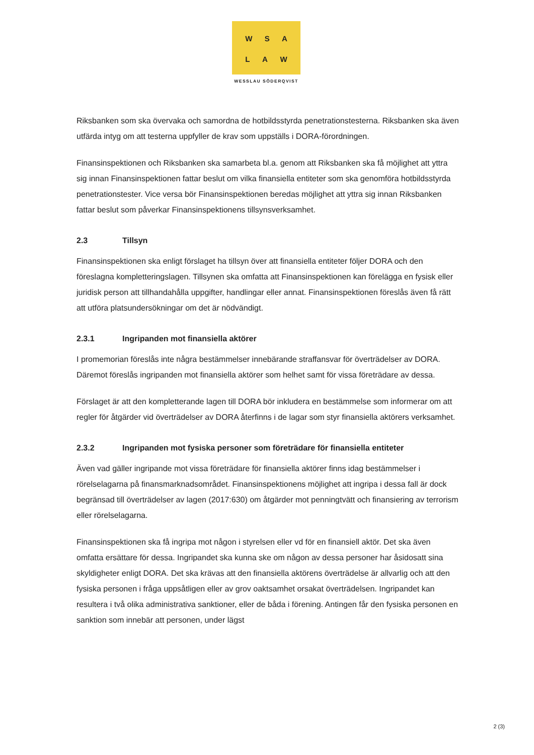W S A
L A W
WESSLAU SÖDERQVIST
Riksbanken som ska övervaka och samordna de hotbildsstyrda penetrationstesterna. Riksbanken ska även utfärda intyg om att testerna uppfyller de krav som uppställs i DORA-förordningen.
Finansinspektionen och Riksbanken ska samarbeta bl.a. genom att Riksbanken ska få möjlighet att yttra sig innan Finansinspektionen fattar beslut om vilka finansiella entiteter som ska genomföra hotbildsstyrda penetrationstester. Vice versa bör Finansinspektionen beredas möjlighet att yttra sig innan Riksbanken fattar beslut som påverkar Finansinspektionens tillsynsverksamhet.
2.3 Tillsyn
Finansinspektionen ska enligt förslaget ha tillsyn över att finansiella entiteter följer DORA och den föreslagna kompletteringslagen. Tillsynen ska omfatta att Finansinspektionen kan förelägga en fysisk eller juridisk person att tillhandahålla uppgifter, handlingar eller annat. Finansinspektionen föreslås även få rätt att utföra platsundersökningar om det är nödvändigt.
2.3.1 Ingripanden mot finansiella aktörer
I promemorian föreslås inte några bestämmelser innebärande straffansvar för överträdelser av DORA. Däremot föreslås ingripanden mot finansiella aktörer som helhet samt för vissa företrädare av dessa.
Förslaget är att den kompletterande lagen till DORA bör inkludera en bestämmelse som informerar om att regler för åtgärder vid överträdelser av DORA återfinns i de lagar som styr finansiella aktörers verksamhet.
2.3.2 Ingripanden mot fysiska personer som företrädare för finansiella entiteter
Även vad gäller ingripande mot vissa företrädare för finansiella aktörer finns idag bestämmelser i rörelselagarna på finansmarknadsområdet. Finansinspektionens möjlighet att ingripa i dessa fall är dock begränsad till överträdelser av lagen (2017:630) om åtgärder mot penningtvätt och finansiering av terrorism eller rörelselagarna.
Finansinspektionen ska få ingripa mot någon i styrelsen eller vd för en finansiell aktör. Det ska även omfatta ersättare för dessa. Ingripandet ska kunna ske om någon av dessa personer har åsidosatt sina skyldigheter enligt DORA. Det ska krävas att den finansiella aktörens överträdelse är allvarlig och att den fysiska personen i fråga uppsåtligen eller av grov oaktsamhet orsakat överträdelsen. Ingripandet kan resultera i två olika administrativa sanktioner, eller de båda i förening. Antingen får den fysiska personen en sanktion som innebär att personen, under lägst
2 (3)